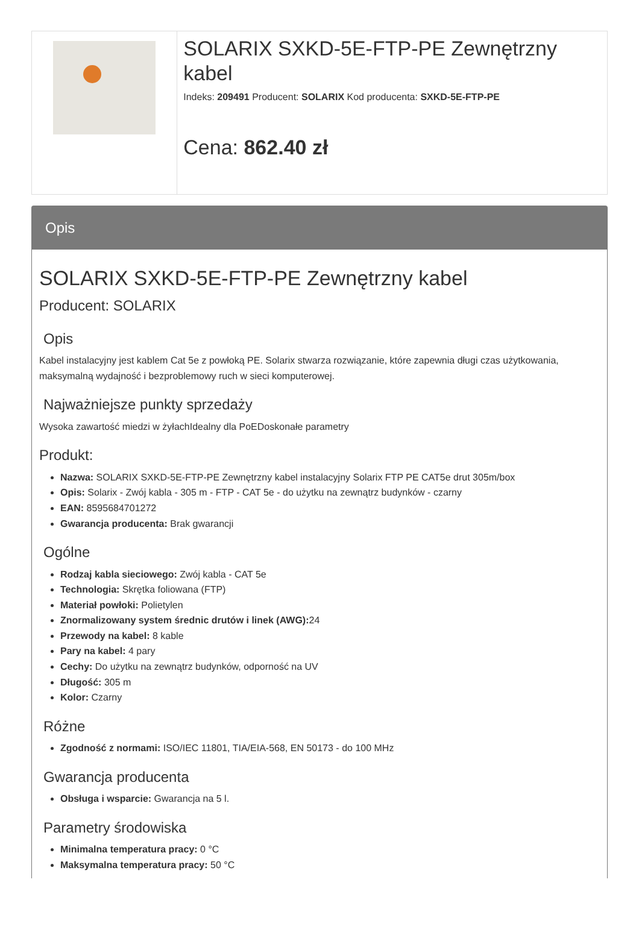SOLARIX SXKD-5E-FTP-PE Zewnętrzny kabel
Indeks: 209491 Producent: SOLARIX Kod producenta: SXKD-5E-FTP-PE
Cena: 862.40 zł
Opis
SOLARIX SXKD-5E-FTP-PE Zewnętrzny kabel
Producent: SOLARIX
Opis
Kabel instalacyjny jest kablem Cat 5e z powłoką PE. Solarix stwarza rozwiązanie, które zapewnia długi czas użytkowania, maksymalną wydajność i bezproblemowy ruch w sieci komputerowej.
Najważniejsze punkty sprzedaży
Wysoka zawartość miedzi w żyłachIdealny dla PoEDoskonałe parametry
Produkt:
Nazwa: SOLARIX SXKD-5E-FTP-PE Zewnętrzny kabel instalacyjny Solarix FTP PE CAT5e drut 305m/box
Opis: Solarix - Zwój kabla - 305 m - FTP - CAT 5e - do użytku na zewnątrz budynków - czarny
EAN: 8595684701272
Gwarancja producenta: Brak gwarancji
Ogólne
Rodzaj kabla sieciowego: Zwój kabla - CAT 5e
Technologia: Skrętka foliowana (FTP)
Materiał powłoki: Polietylen
Znormalizowany system średnic drutów i linek (AWG): 24
Przewody na kabel: 8 kable
Pary na kabel: 4 pary
Cechy: Do użytku na zewnątrz budynków, odporność na UV
Długość: 305 m
Kolor: Czarny
Różne
Zgodność z normami: ISO/IEC 11801, TIA/EIA-568, EN 50173 - do 100 MHz
Gwarancja producenta
Obsługa i wsparcie: Gwarancja na 5 l.
Parametry środowiska
Minimalna temperatura pracy: 0 °C
Maksymalna temperatura pracy: 50 °C